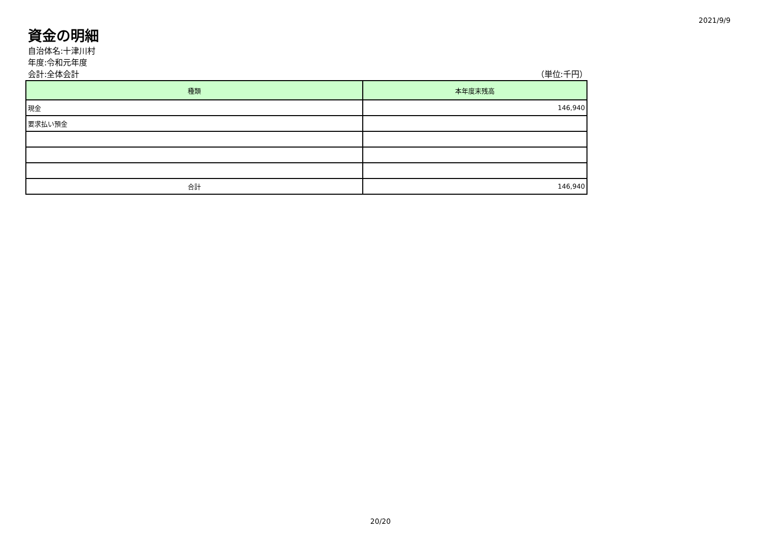2021/9/9
資金の明細
自治体名:十津川村
年度:令和元年度
会計:全体会計 （単位:千円）
| 種類 | 本年度末残高 |
| --- | --- |
| 現金 | 146,940 |
| 要求払い預金 | |
| 合計 | 146,940 |
20/20